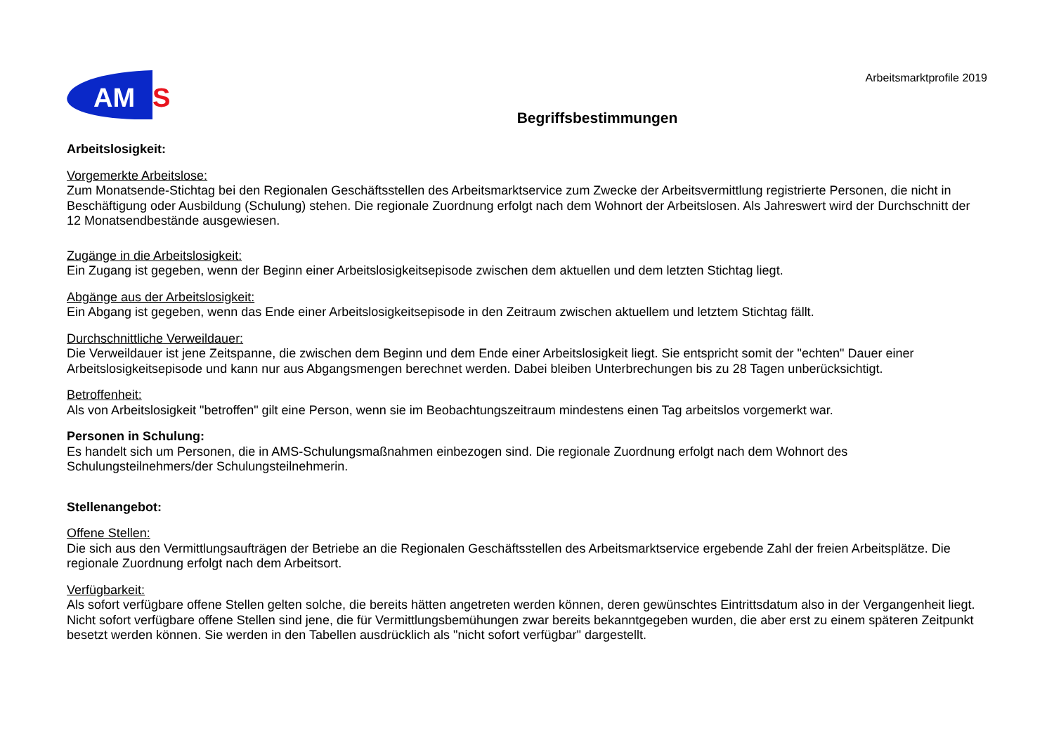AM
S
Arbeitsmarktprofile 2019
Begriffsbestimmungen
Arbeitslosigkeit:
Vorgemerkte Arbeitslose:
Zum Monatsende-Stichtag bei den Regionalen Geschäftsstellen des Arbeitsmarktservice zum Zwecke der Arbeitsvermittlung registrierte Personen, die nicht in Beschäftigung oder Ausbildung (Schulung) stehen. Die regionale Zuordnung erfolgt nach dem Wohnort der Arbeitslosen. Als Jahreswert wird der Durchschnitt der 12 Monatsendbestände ausgewiesen.
Zugänge in die Arbeitslosigkeit:
Ein Zugang ist gegeben, wenn der Beginn einer Arbeitslosigkeitsepisode zwischen dem aktuellen und dem letzten Stichtag liegt.
Abgänge aus der Arbeitslosigkeit:
Ein Abgang ist gegeben, wenn das Ende einer Arbeitslosigkeitsepisode in den Zeitraum zwischen aktuellem und letztem Stichtag fällt.
Durchschnittliche Verweildauer:
Die Verweildauer ist jene Zeitspanne, die zwischen dem Beginn und dem Ende einer Arbeitslosigkeit liegt. Sie entspricht somit der "echten" Dauer einer Arbeitslosigkeitsepisode und kann nur aus Abgangsmengen berechnet werden. Dabei bleiben Unterbrechungen bis zu 28 Tagen unberücksichtigt.
Betroffenheit:
Als von Arbeitslosigkeit "betroffen" gilt eine Person, wenn sie im Beobachtungszeitraum mindestens einen Tag arbeitslos vorgemerkt war.
Personen in Schulung:
Es handelt sich um Personen, die in AMS-Schulungsmaßnahmen einbezogen sind. Die regionale Zuordnung erfolgt nach dem Wohnort des Schulungsteilnehmers/der Schulungsteilnehmerin.
Stellenangebot:
Offene Stellen:
Die sich aus den Vermittlungsaufträgen der Betriebe an die Regionalen Geschäftsstellen des Arbeitsmarktservice ergebende Zahl der freien Arbeitsplätze. Die regionale Zuordnung erfolgt nach dem Arbeitsort.
Verfügbarkeit:
Als sofort verfügbare offene Stellen gelten solche, die bereits hätten angetreten werden können, deren gewünschtes Eintrittsdatum also in der Vergangenheit liegt. Nicht sofort verfügbare offene Stellen sind jene, die für Vermittlungsbemühungen zwar bereits bekanntgegeben wurden, die aber erst zu einem späteren Zeitpunkt besetzt werden können. Sie werden in den Tabellen ausdrücklich als "nicht sofort verfügbar" dargestellt.